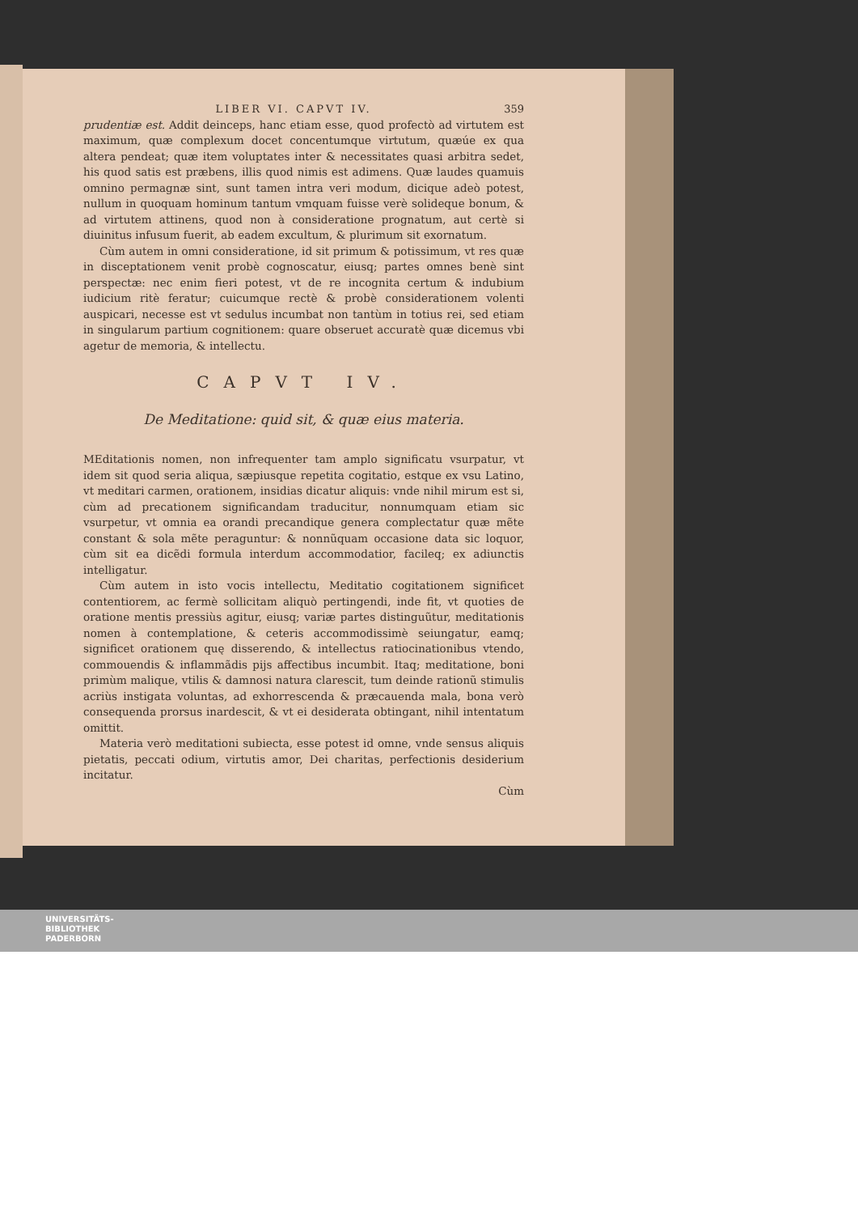LIBER VI. CAPVT IV. 359
prudentiæ est. Addit deinceps, hanc etiam esse, quod profectò ad virtutem est maximum, quæ complexum docet concentumque virtutum, quæúe ex qua altera pendeat; quæ item voluptates inter & necessitates quasi arbitra sedet, his quod satis est præbens, illis quod nimis est adimens. Quæ laudes quamuis omnino permagnæ sint, sunt tamen intra veri modum, dicique adeò potest, nullum in quoquam hominum tantum vmquam fuisse verè solideque bonum, & ad virtutem attinens, quod non à consideratione prognatum, aut certè si diuinitus infusum fuerit, ab eadem excultum, & plurimum sit exornatum.
Cùm autem in omni consideratione, id sit primum & potissimum, vt res quæ in disceptationem venit probè cognoscatur, eiusq; partes omnes benè sint perspectæ: nec enim fieri potest, vt de re incognita certum & indubium iudicium ritè feratur; cuicumque rectè & probè considerationem volenti auspicari, necesse est vt sedulus incumbat non tantùm in totius rei, sed etiam in singularum partium cognitionem: quare obseruet accuratè quæ dicemus vbi agetur de memoria, & intellectu.
CAPVT IV.
De Meditatione: quid sit, & quæ eius materia.
MEditationis nomen, non infrequenter tam amplo significatu vsurpatur, vt idem sit quod seria aliqua, sæpiusque repetita cogitatio, estque ex vsu Latino, vt meditari carmen, orationem, insidias dicatur aliquis: vnde nihil mirum est si, cùm ad precationem significandam traducitur, nonnumquam etiam sic vsurpetur, vt omnia ea orandi precandique genera complectatur quæ mẽte constant & sola mẽte peraguntur: & nonnũquam occasione data sic loquor, cùm sit ea dicẽdi formula interdum accommodatior, facileq; ex adiunctis intelligatur.
Cùm autem in isto vocis intellectu, Meditatio cogitationem significet contentiorem, ac fermè sollicitam aliquò pertingendi, inde fit, vt quoties de oratione mentis pressiùs agitur, eiusq; variæ partes distinguũtur, meditationis nomen à contemplatione, & ceteris accommodissimè seiungatur, eamq; significet orationem quę disserendo, & intellectus ratiocinationibus vtendo, commouendis & inflammãdis pijs affectibus incumbit. Itaq; meditatione, boni primùm malique, vtilis & damnosi natura clarescit, tum deinde rationũ stimulis acriùs instigata voluntas, ad exhorrescenda & præcauenda mala, bona verò consequenda prorsus inardescit, & vt ei desiderata obtingant, nihil intentatum omittit.
Materia verò meditationi subiecta, esse potest id omne, vnde sensus aliquis pietatis, peccati odium, virtutis amor, Dei charitas, perfectionis desiderium incitatur.
Cùm
UNIVERSITÄTS-
BIBLIOTHEK
PADERBORN